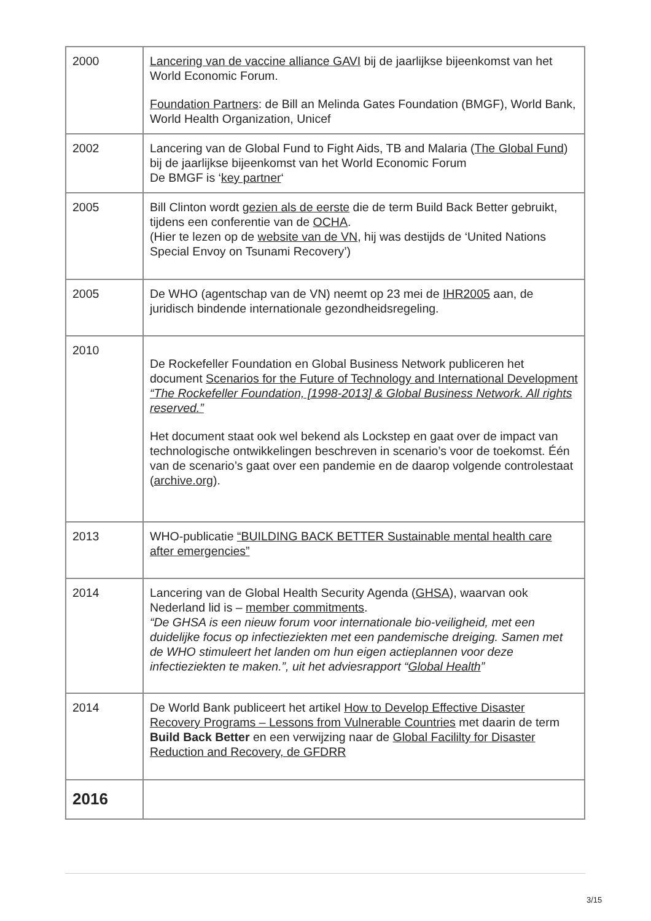| 2000 | Lancering van de vaccine alliance GAVI bij de jaarlijkse bijeenkomst van het World Economic Forum. Foundation Partners : de Bill an Melinda Gates Foundation (BMGF), World Bank, World Health Organization, Unicef |
| 2002 | Lancering van de Global Fund to Fight Aids, TB and Malaria ( The Global Fund ) bij de jaarlijkse bijeenkomst van het World Economic Forum De BMGF is ‘ key partner ‘ |
| 2005 | Bill Clinton wordt gezien als de eerste die de term Build Back Better gebruikt, tijdens een conferentie van de OCHA . (Hier te lezen op de website van de VN , hij was destijds de ‘United Nations Special Envoy on Tsunami Recovery’) |
| 2005 | De WHO (agentschap van de VN) neemt op 23 mei de IHR2005 aan, de juridisch bindende internationale gezondheidsregeling. |
| 2010 | De Rockefeller Foundation en Global Business Network publiceren het document Scenarios for the Future of Technology and International Development “The Rockefeller Foundation, [1998-2013] & Global Business Network. All rights reserved.” Het document staat ook wel bekend als Lockstep en gaat over de impact van technologische ontwikkelingen beschreven in scenario’s voor de toekomst. Één van de scenario’s gaat over een pandemie en de daarop volgende controlestaat ( archive.org ). |
| 2013 | WHO-publicatie “BUILDING BACK BETTER Sustainable mental health care after emergencies” |
| 2014 | Lancering van de Global Health Security Agenda ( GHSA ), waarvan ook Nederland lid is – member commitments . “De GHSA is een nieuw forum voor internationale bio-veiligheid, met een duidelijke focus op infectieziekten met een pandemische dreiging. Samen met de WHO stimuleert het landen om hun eigen actieplannen voor deze infectieziekten te maken.”, uit het adviesrapport “ Global Health ” |
| 2014 | De World Bank publiceert het artikel How to Develop Effective Disaster Recovery Programs – Lessons from Vulnerable Countries met daarin de term Build Back Better en een verwijzing naar de Global Facililty for Disaster Reduction and Recovery, de GFDRR |
| 2016 | |
3/15